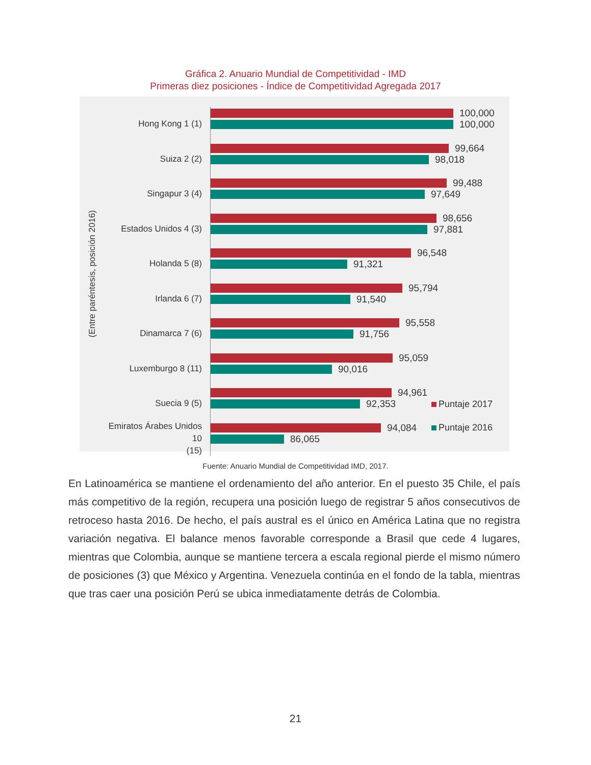Gráfica 2. Anuario Mundial de Competitividad - IMD
Primeras diez posiciones - Índice de Competitividad Agregada 2017
(Entre paréntesis, posición 2016)
Hong Kong 1 (1)
100,000
100,000
Suiza 2 (2)
99,664
98,018
Singapur 3 (4)
99,488
97,649
Estados Unidos 4 (3)
98,656
97,881
Holanda 5 (8)
96,548
91,321
Irlanda 6 (7)
95,794
91,540
Dinamarca 7 (6)
95,558
91,756
Luxemburgo 8 (11)
95,059
90,016
Suecia 9 (5)
94,961
92,353
Emiratos Árabes Unidos 10
(15)
94,084
86,065
Puntaje 2017
Puntaje 2016
Fuente: Anuario Mundial de Competitividad IMD, 2017.
En Latinoamérica se mantiene el ordenamiento del año anterior. En el puesto 35 Chile, el país más competitivo de la región, recupera una posición luego de registrar 5 años consecutivos de retroceso hasta 2016. De hecho, el país austral es el único en América Latina que no registra variación negativa. El balance menos favorable corresponde a Brasil que cede 4 lugares, mientras que Colombia, aunque se mantiene tercera a escala regional pierde el mismo número de posiciones (3) que México y Argentina. Venezuela continúa en el fondo de la tabla, mientras que tras caer una posición Perú se ubica inmediatamente detrás de Colombia.
21